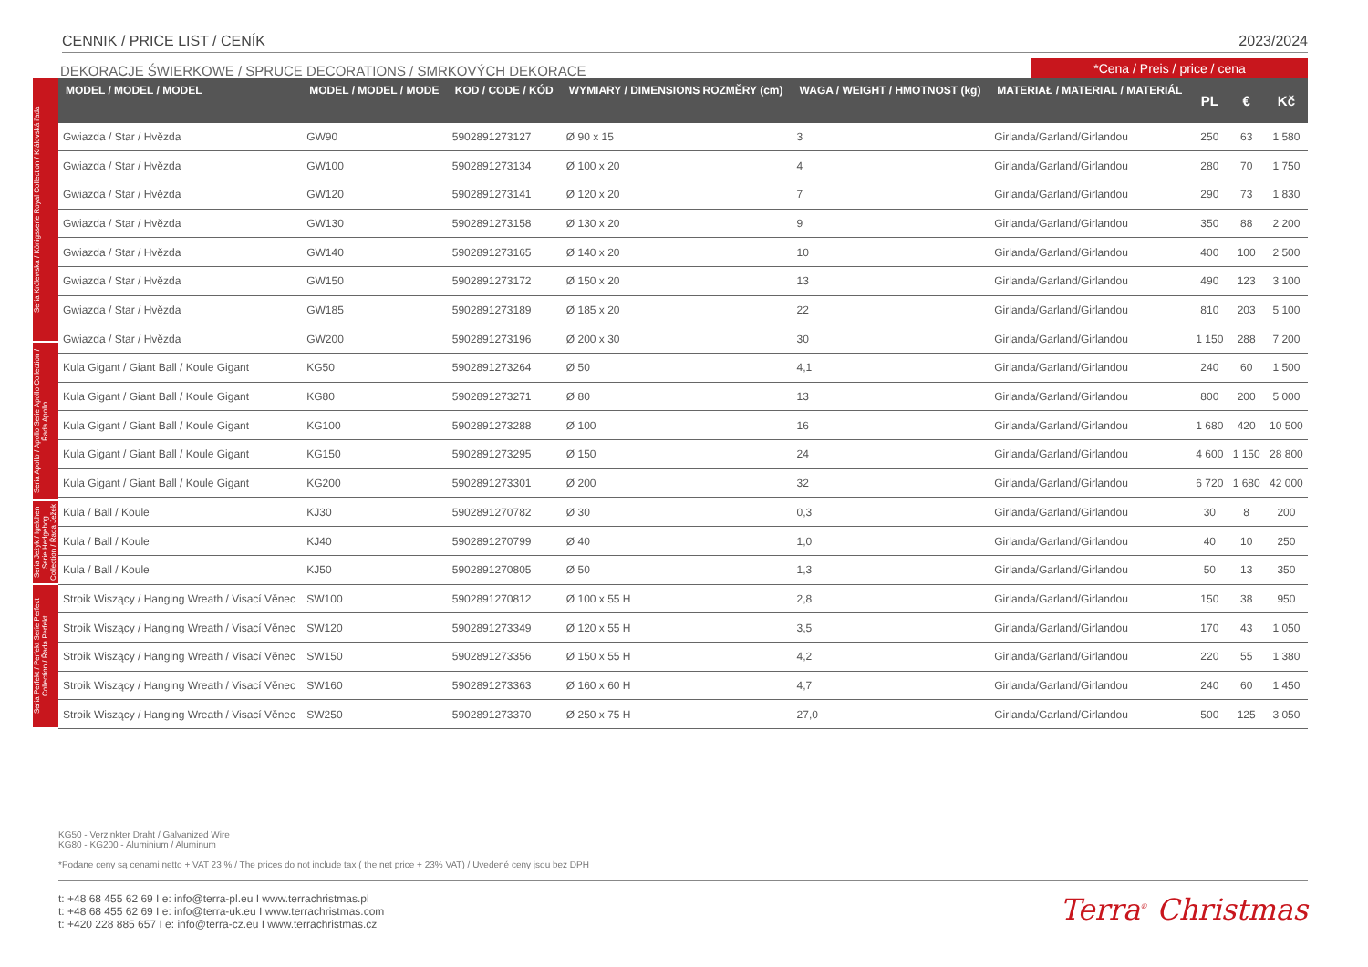CENNIK / PRICE LIST / CENÍK 2023/2024
DEKORACJE ŚWIERKOWE / SPRUCE DECORATIONS / SMRKOVÝCH DEKORACE
*Cena / Preis / price / cena
Seria Królewska / Königsserie Royal Collection / Královská řada
Seria Apollo / Apollo Serie Apollo Collection / Řada Apollo
Seria Jeżyk / Igelchen Serie Hedgehog Collection / Řada Ježek
Seria Perfekt / Perfekt Serie Perfect Collection / Řada Perfekt
| MODEL / MODEL / MODEL | MODEL / MODEL / MODE | KOD / CODE / KÓD | WYMIARY / DIMENSIONS ROZMĚRY (cm) | WAGA / WEIGHT / HMOTNOST (kg) | MATERIAŁ / MATERIAL / MATERIÁL | PL | € | Kč |
| --- | --- | --- | --- | --- | --- | --- | --- | --- |
| Gwiazda / Star / Hvězda | GW90 | 5902891273127 | Ø 90 x 15 | 3 | Girlanda/Garland/Girlandou | 250 | 63 | 1 580 |
| Gwiazda / Star / Hvězda | GW100 | 5902891273134 | Ø 100 x 20 | 4 | Girlanda/Garland/Girlandou | 280 | 70 | 1 750 |
| Gwiazda / Star / Hvězda | GW120 | 5902891273141 | Ø 120 x 20 | 7 | Girlanda/Garland/Girlandou | 290 | 73 | 1 830 |
| Gwiazda / Star / Hvězda | GW130 | 5902891273158 | Ø 130 x 20 | 9 | Girlanda/Garland/Girlandou | 350 | 88 | 2 200 |
| Gwiazda / Star / Hvězda | GW140 | 5902891273165 | Ø 140 x 20 | 10 | Girlanda/Garland/Girlandou | 400 | 100 | 2 500 |
| Gwiazda / Star / Hvězda | GW150 | 5902891273172 | Ø 150 x 20 | 13 | Girlanda/Garland/Girlandou | 490 | 123 | 3 100 |
| Gwiazda / Star / Hvězda | GW185 | 5902891273189 | Ø 185 x 20 | 22 | Girlanda/Garland/Girlandou | 810 | 203 | 5 100 |
| Gwiazda / Star / Hvězda | GW200 | 5902891273196 | Ø 200 x 30 | 30 | Girlanda/Garland/Girlandou | 1 150 | 288 | 7 200 |
| Kula Gigant / Giant Ball / Koule Gigant | KG50 | 5902891273264 | Ø 50 | 4,1 | Girlanda/Garland/Girlandou | 240 | 60 | 1 500 |
| Kula Gigant / Giant Ball / Koule Gigant | KG80 | 5902891273271 | Ø 80 | 13 | Girlanda/Garland/Girlandou | 800 | 200 | 5 000 |
| Kula Gigant / Giant Ball / Koule Gigant | KG100 | 5902891273288 | Ø 100 | 16 | Girlanda/Garland/Girlandou | 1 680 | 420 | 10 500 |
| Kula Gigant / Giant Ball / Koule Gigant | KG150 | 5902891273295 | Ø 150 | 24 | Girlanda/Garland/Girlandou | 4 600 | 1 150 | 28 800 |
| Kula Gigant / Giant Ball / Koule Gigant | KG200 | 5902891273301 | Ø 200 | 32 | Girlanda/Garland/Girlandou | 6 720 | 1 680 | 42 000 |
| Kula / Ball / Koule | KJ30 | 5902891270782 | Ø 30 | 0,3 | Girlanda/Garland/Girlandou | 30 | 8 | 200 |
| Kula / Ball / Koule | KJ40 | 5902891270799 | Ø 40 | 1,0 | Girlanda/Garland/Girlandou | 40 | 10 | 250 |
| Kula / Ball / Koule | KJ50 | 5902891270805 | Ø 50 | 1,3 | Girlanda/Garland/Girlandou | 50 | 13 | 350 |
| Stroik Wiszący / Hanging Wreath / Visací Věnec | SW100 | 5902891270812 | Ø 100 x 55 H | 2,8 | Girlanda/Garland/Girlandou | 150 | 38 | 950 |
| Stroik Wiszący / Hanging Wreath / Visací Věnec | SW120 | 5902891273349 | Ø 120 x 55 H | 3,5 | Girlanda/Garland/Girlandou | 170 | 43 | 1 050 |
| Stroik Wiszący / Hanging Wreath / Visací Věnec | SW150 | 5902891273356 | Ø 150 x 55 H | 4,2 | Girlanda/Garland/Girlandou | 220 | 55 | 1 380 |
| Stroik Wiszący / Hanging Wreath / Visací Věnec | SW160 | 5902891273363 | Ø 160 x 60 H | 4,7 | Girlanda/Garland/Girlandou | 240 | 60 | 1 450 |
| Stroik Wiszący / Hanging Wreath / Visací Věnec | SW250 | 5902891273370 | Ø 250 x 75 H | 27,0 | Girlanda/Garland/Girlandou | 500 | 125 | 3 050 |
KG50 - Verzinkter Draht / Galvanized Wire
KG80 - KG200 - Aluminium / Aluminum
*Podane ceny są cenami netto + VAT 23 % / The prices do not include tax ( the net price + 23% VAT) / Uvedené ceny jsou bez DPH
t: +48 68 455 62 69 I e: info@terra-pl.eu I www.terrachristmas.pl
t: +48 68 455 62 69 I e: info@terra-uk.eu I www.terrachristmas.com
t: +420 228 885 657 I e: info@terra-cz.eu I www.terrachristmas.cz
Terra<sup>®</sup> Christmas